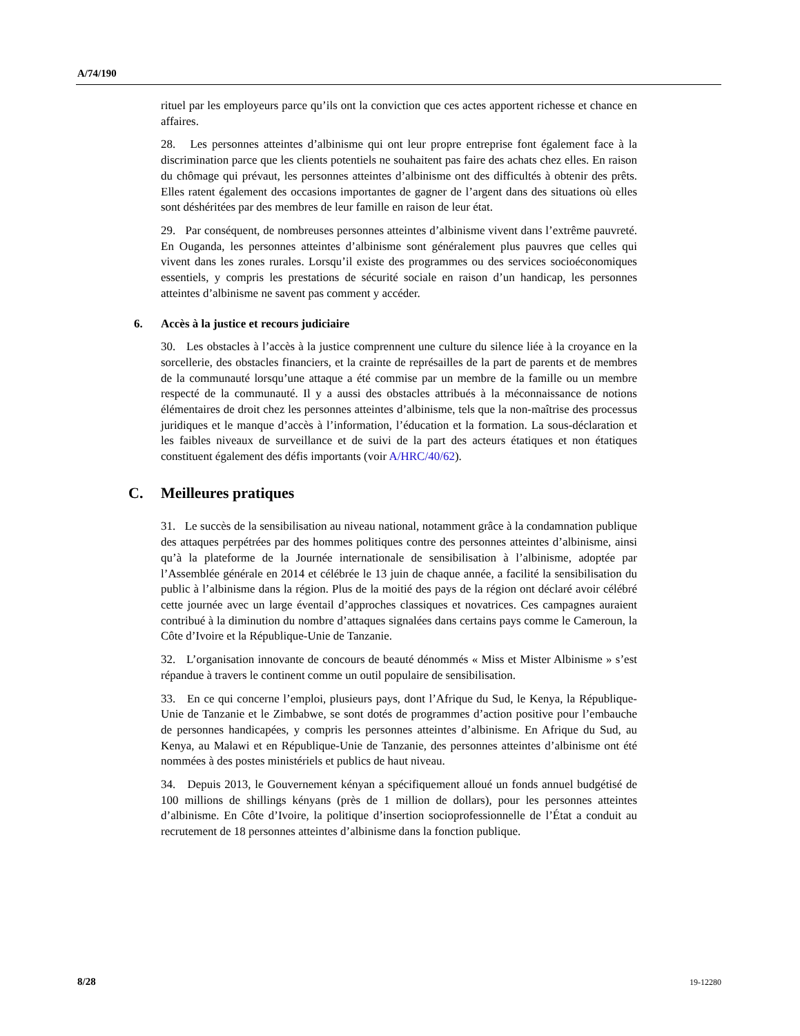A/74/190
rituel par les employeurs parce qu’ils ont la conviction que ces actes apportent richesse et chance en affaires.
28. Les personnes atteintes d’albinisme qui ont leur propre entreprise font également face à la discrimination parce que les clients potentiels ne souhaitent pas faire des achats chez elles. En raison du chômage qui prévaut, les personnes atteintes d’albinisme ont des difficultés à obtenir des prêts. Elles ratent également des occasions importantes de gagner de l’argent dans des situations où elles sont déshéritées par des membres de leur famille en raison de leur état.
29. Par conséquent, de nombreuses personnes atteintes d’albinisme vivent dans l’extrême pauvreté. En Ouganda, les personnes atteintes d’albinisme sont généralement plus pauvres que celles qui vivent dans les zones rurales. Lorsqu’il existe des programmes ou des services socioéconomiques essentiels, y compris les prestations de sécurité sociale en raison d’un handicap, les personnes atteintes d’albinisme ne savent pas comment y accéder.
6. Accès à la justice et recours judiciaire
30. Les obstacles à l’accès à la justice comprennent une culture du silence liée à la croyance en la sorcellerie, des obstacles financiers, et la crainte de représailles de la part de parents et de membres de la communauté lorsqu’une attaque a été commise par un membre de la famille ou un membre respecté de la communauté. Il y a aussi des obstacles attribués à la méconnaissance de notions élémentaires de droit chez les personnes atteintes d’albinisme, tels que la non-maîtrise des processus juridiques et le manque d’accès à l’information, l’éducation et la formation. La sous-déclaration et les faibles niveaux de surveillance et de suivi de la part des acteurs étatiques et non étatiques constituent également des défis importants (voir A/HRC/40/62).
C. Meilleures pratiques
31. Le succès de la sensibilisation au niveau national, notamment grâce à la condamnation publique des attaques perpétrées par des hommes politiques contre des personnes atteintes d’albinisme, ainsi qu’à la plateforme de la Journée internationale de sensibilisation à l’albinisme, adoptée par l’Assemblée générale en 2014 et célébrée le 13 juin de chaque année, a facilité la sensibilisation du public à l’albinisme dans la région. Plus de la moitié des pays de la région ont déclaré avoir célébré cette journée avec un large éventail d’approches classiques et novatrices. Ces campagnes auraient contribué à la diminution du nombre d’attaques signalées dans certains pays comme le Cameroun, la Côte d’Ivoire et la République-Unie de Tanzanie.
32. L’organisation innovante de concours de beauté dénommés « Miss et Mister Albinisme » s’est répandue à travers le continent comme un outil populaire de sensibilisation.
33. En ce qui concerne l’emploi, plusieurs pays, dont l’Afrique du Sud, le Kenya, la République-Unie de Tanzanie et le Zimbabwe, se sont dotés de programmes d’action positive pour l’embauche de personnes handicapées, y compris les personnes atteintes d’albinisme. En Afrique du Sud, au Kenya, au Malawi et en République-Unie de Tanzanie, des personnes atteintes d’albinisme ont été nommées à des postes ministériels et publics de haut niveau.
34. Depuis 2013, le Gouvernement kényan a spécifiquement alloué un fonds annuel budgétisé de 100 millions de shillings kényans (près de 1 million de dollars), pour les personnes atteintes d’albinisme. En Côte d’Ivoire, la politique d’insertion socioprofessionnelle de l’État a conduit au recrutement de 18 personnes atteintes d’albinisme dans la fonction publique.
8/28 19-12280